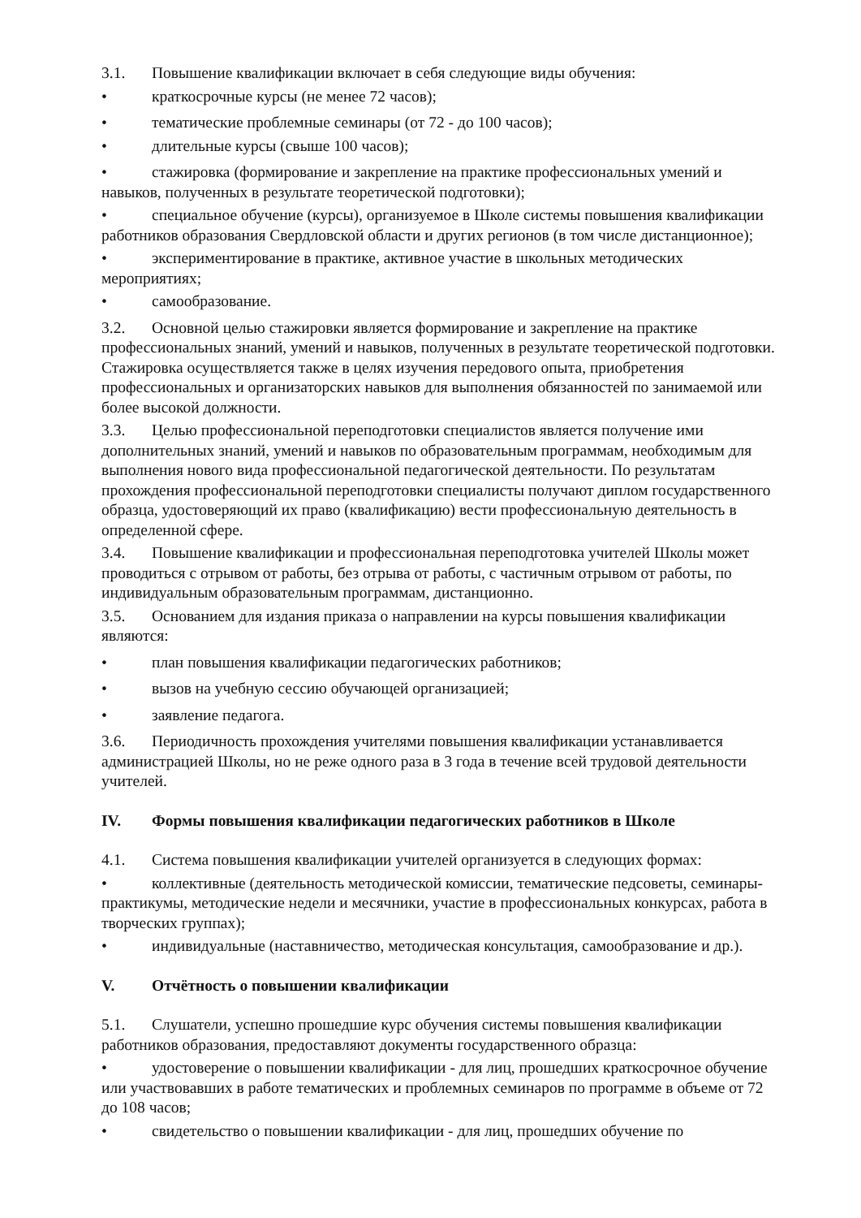3.1. Повышение квалификации включает в себя следующие виды обучения:
• краткосрочные курсы (не менее 72 часов);
• тематические проблемные семинары (от 72 - до 100 часов);
• длительные курсы (свыше 100 часов);
• стажировка (формирование и закрепление на практике профессиональных умений и навыков, полученных в результате теоретической подготовки);
• специальное обучение (курсы), организуемое в Школе системы повышения квалификации
работников образования Свердловской области и других регионов (в том числе дистанционное);
• экспериментирование в практике, активное участие в школьных методических мероприятиях;
• самообразование.
3.2. Основной целью стажировки является формирование и закрепление на практике профессиональных знаний, умений и навыков, полученных в результате теоретической подготовки. Стажировка осуществляется также в целях изучения передового опыта, приобретения профессиональных и организаторских навыков для выполнения обязанностей по занимаемой или более высокой должности.
3.3. Целью профессиональной переподготовки специалистов является получение ими дополнительных знаний, умений и навыков по образовательным программам, необходимым для выполнения нового вида профессиональной педагогической деятельности. По результатам прохождения профессиональной переподготовки специалисты получают диплом государственного образца, удостоверяющий их право (квалификацию) вести профессиональную деятельность в определенной сфере.
3.4. Повышение квалификации и профессиональная переподготовка учителей Школы может проводиться с отрывом от работы, без отрыва от работы, с частичным отрывом от работы, по индивидуальным образовательным программам, дистанционно.
3.5. Основанием для издания приказа о направлении на курсы повышения квалификации являются:
• план повышения квалификации педагогических работников;
• вызов на учебную сессию обучающей организацией;
• заявление педагога.
3.6. Периодичность прохождения учителями повышения квалификации устанавливается администрацией Школы, но не реже одного раза в 3 года в течение всей трудовой деятельности учителей.
IV. Формы повышения квалификации педагогических работников в Школе
4.1. Система повышения квалификации учителей организуется в следующих формах:
• коллективные (деятельность методической комиссии, тематические педсоветы, семинары-практикумы, методические недели и месячники, участие в профессиональных конкурсах, работа в творческих группах);
• индивидуальные (наставничество, методическая консультация, самообразование и др.).
V. Отчётность о повышении квалификации
5.1. Слушатели, успешно прошедшие курс обучения системы повышения квалификации работников образования, предоставляют документы государственного образца:
• удостоверение о повышении квалификации - для лиц, прошедших краткосрочное обучение или участвовавших в работе тематических и проблемных семинаров по программе в объеме от 72 до 108 часов;
• свидетельство о повышении квалификации - для лиц, прошедших обучение по